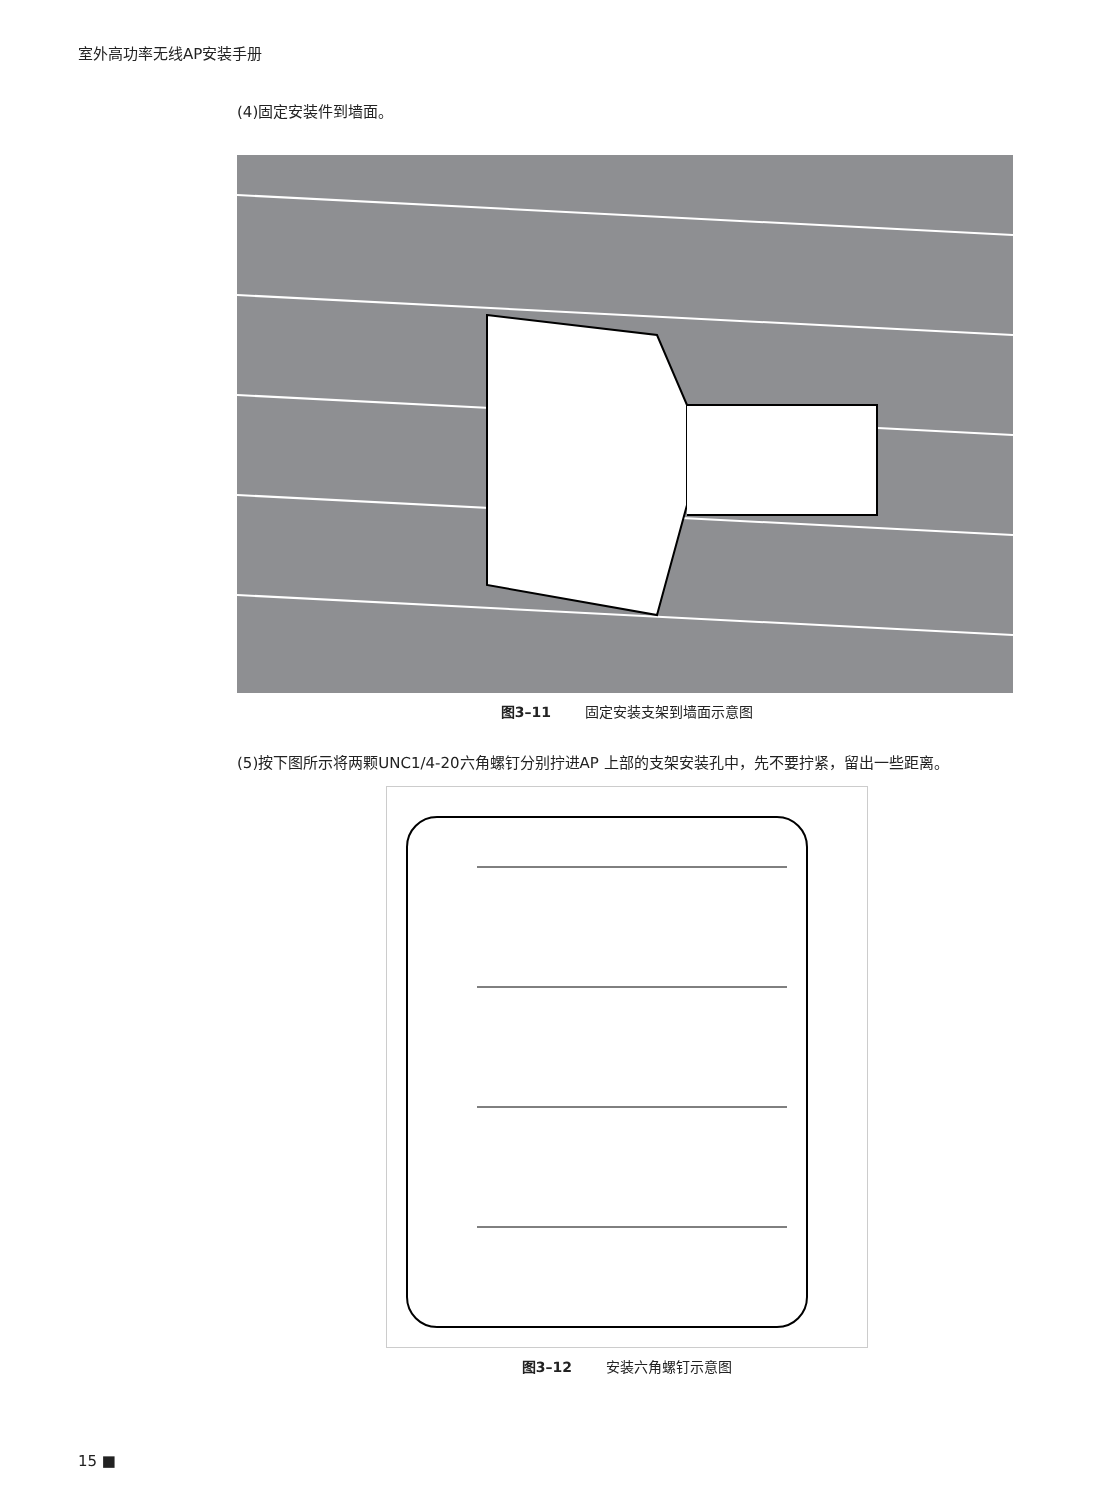室外高功率无线AP安装手册
(4)固定安装件到墙面。
图3–11 固定安装支架到墙面示意图
(5)按下图所示将两颗UNC1/4-20六角螺钉分别拧进AP 上部的支架安装孔中，先不要拧紧，留出一些距离。
图3–12 安装六角螺钉示意图
15 ■